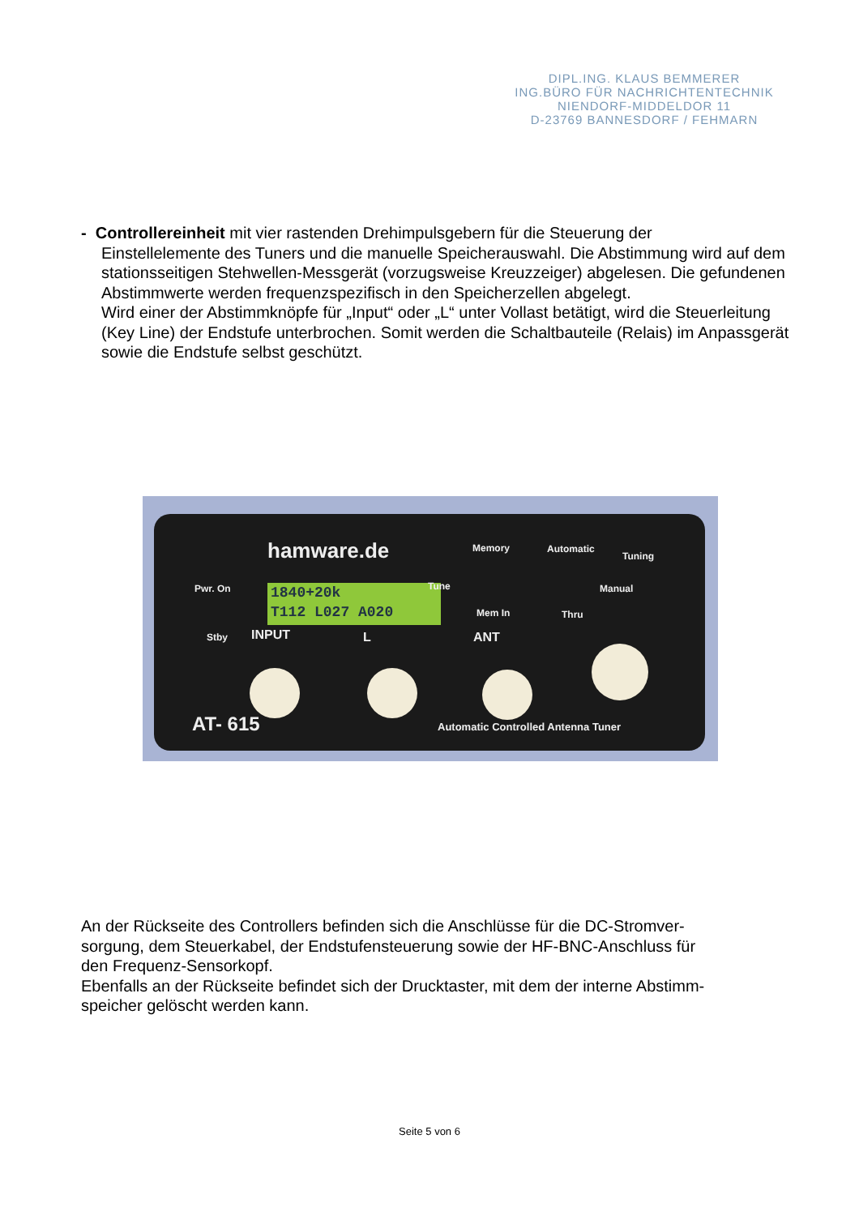DIPL.ING. KLAUS BEMMERER
ING.BÜRO FÜR NACHRICHTENTECHNIK
NIENDORF-MIDDELDOR 11
D-23769 BANNESDORF / FEHMARN
- Controllereinheit mit vier rastenden Drehimpulsgebern für die Steuerung der
Einstellelemente des Tuners und die manuelle Speicherauswahl. Die Abstimmung wird auf dem stationsseitigen Stehwellen-Messgerät (vorzugsweise Kreuzzeiger) abgelesen. Die gefundenen Abstimmwerte werden frequenzspezifisch in den Speicherzellen abgelegt.
Wird einer der Abstimmknöpfe für „Input“ oder „L“ unter Vollast betätigt, wird die Steuerleitung (Key Line) der Endstufe unterbrochen. Somit werden die Schaltbauteile (Relais) im Anpassgerät sowie die Endstufe selbst geschützt.
hamware.de Memory Automatic
Tuning
Pwr. On
1840+20k
T112 L027 A020
Tune Manual
Mem In Thru
Stby INPUT L ANT
AT- 615
Automatic Controlled Antenna Tuner
An der Rückseite des Controllers befinden sich die Anschlüsse für die DC-Stromver-
sorgung, dem Steuerkabel, der Endstufensteuerung sowie der HF-BNC-Anschluss für
den Frequenz-Sensorkopf.
Ebenfalls an der Rückseite befindet sich der Drucktaster, mit dem der interne Abstimm-
speicher gelöscht werden kann.
Seite 5 von 6